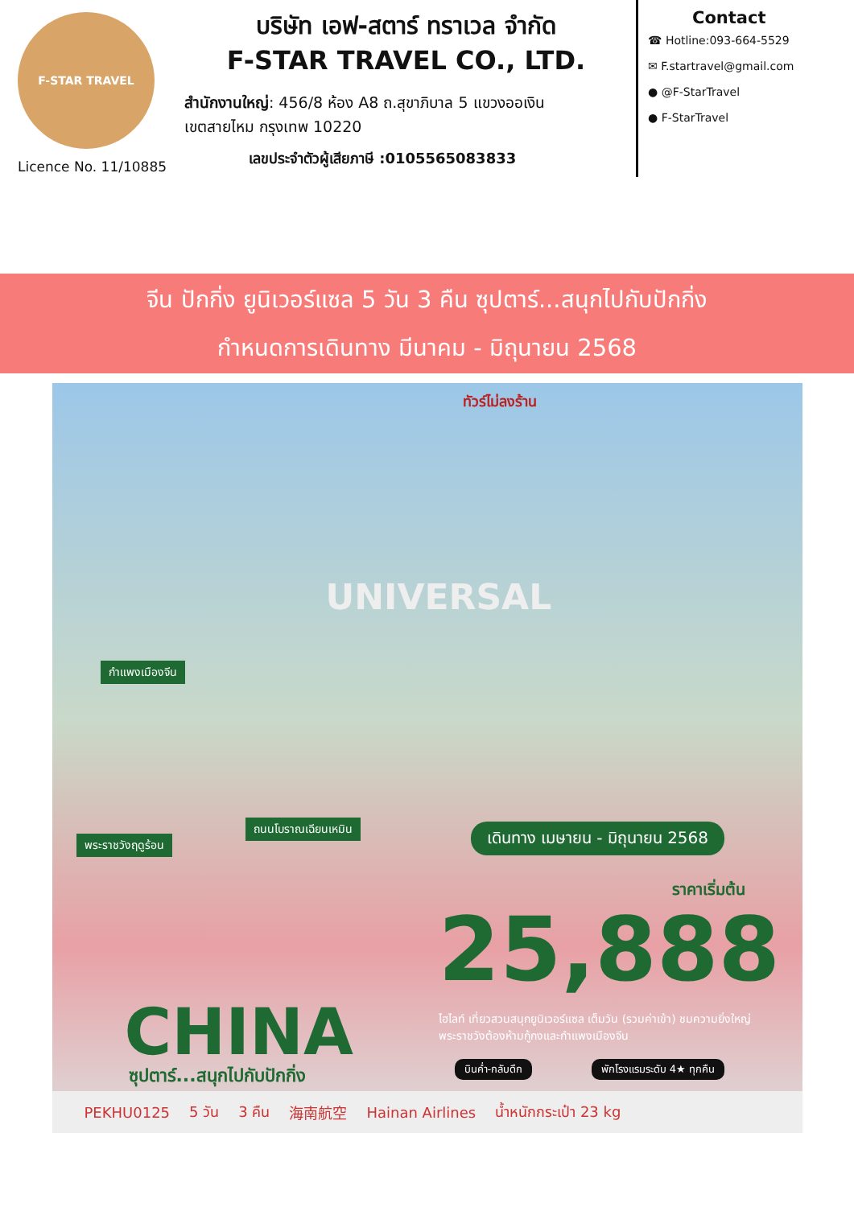F-STAR TRAVEL
Licence No. 11/10885
บริษัท เอฟ-สตาร์ ทราเวล จำกัด
F-STAR TRAVEL CO., LTD.
สำนักงานใหญ่: 456/8 ห้อง A8 ถ.สุขาภิบาล 5 แขวงออเงิน
เขตสายไหม กรุงเทพ 10220
เลขประจำตัวผู้เสียภาษี :0105565083833
Contact
☎ Hotline:093-664-5529
✉ F.startravel@gmail.com
● @F-StarTravel
● F-StarTravel
จีน ปักกิ่ง ยูนิเวอร์แซล 5 วัน 3 คืน ซุปตาร์...สนุกไปกับปักกิ่ง
กำหนดการเดินทาง มีนาคม - มิถุนายน 2568
ทัวร์ไม่ลงร้าน
UNIVERSAL
กำแพงเมืองจีน
พระราชวังฤดูร้อน
ถนนโบราณเฉียนเหมิน เดินทาง เมษายน - มิถุนายน 2568
ราคาเริ่มต้น
25,888
CHINA
ซุปตาร์...สนุกไปกับปักกิ่ง
ไฮไลท์ เที่ยวสวนสนุกยูนิเวอร์แซล เต็มวัน (รวมค่าเข้า) ชมความยิ่งใหญ่พระราชวังต้องห้ามกู้กงและกำแพงเมืองจีน
บินค่ำ-กลับดึก พักโรงแรมระดับ 4★ ทุกคืน
PEKHU0125 5 วัน 3 คืน 海南航空 Hainan Airlines น้ำหนักกระเป๋า 23 kg